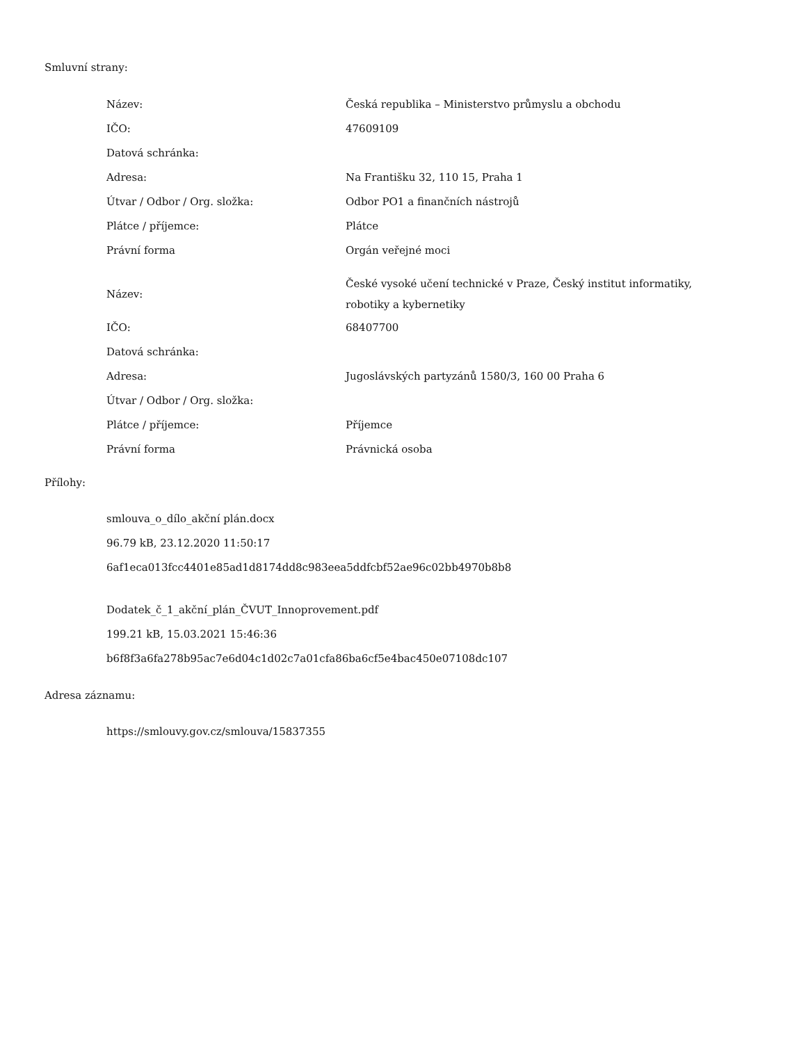Smluvní strany:
| Název: | Česká republika – Ministerstvo průmyslu a obchodu |
| IČO: | 47609109 |
| Datová schránka: | |
| Adresa: | Na Františku 32, 110 15, Praha 1 |
| Útvar / Odbor / Org. složka: | Odbor PO1 a finančních nástrojů |
| Plátce / příjemce: | Plátce |
| Právní forma | Orgán veřejné moci |
| Název: | České vysoké učení technické v Praze, Český institut informatiky, robotiky a kybernetiky |
| IČO: | 68407700 |
| Datová schránka: | |
| Adresa: | Jugoslávských partyzánů 1580/3, 160 00 Praha 6 |
| Útvar / Odbor / Org. složka: | |
| Plátce / příjemce: | Příjemce |
| Právní forma | Právnická osoba |
Přílohy:
smlouva_o_dílo_akční plán.docx
96.79 kB, 23.12.2020 11:50:17
6af1eca013fcc4401e85ad1d8174dd8c983eea5ddfcbf52ae96c02bb4970b8b8
Dodatek_č_1_akční_plán_ČVUT_Innoprovement.pdf
199.21 kB, 15.03.2021 15:46:36
b6f8f3a6fa278b95ac7e6d04c1d02c7a01cfa86ba6cf5e4bac450e07108dc107
Adresa záznamu:
https://smlouvy.gov.cz/smlouva/15837355